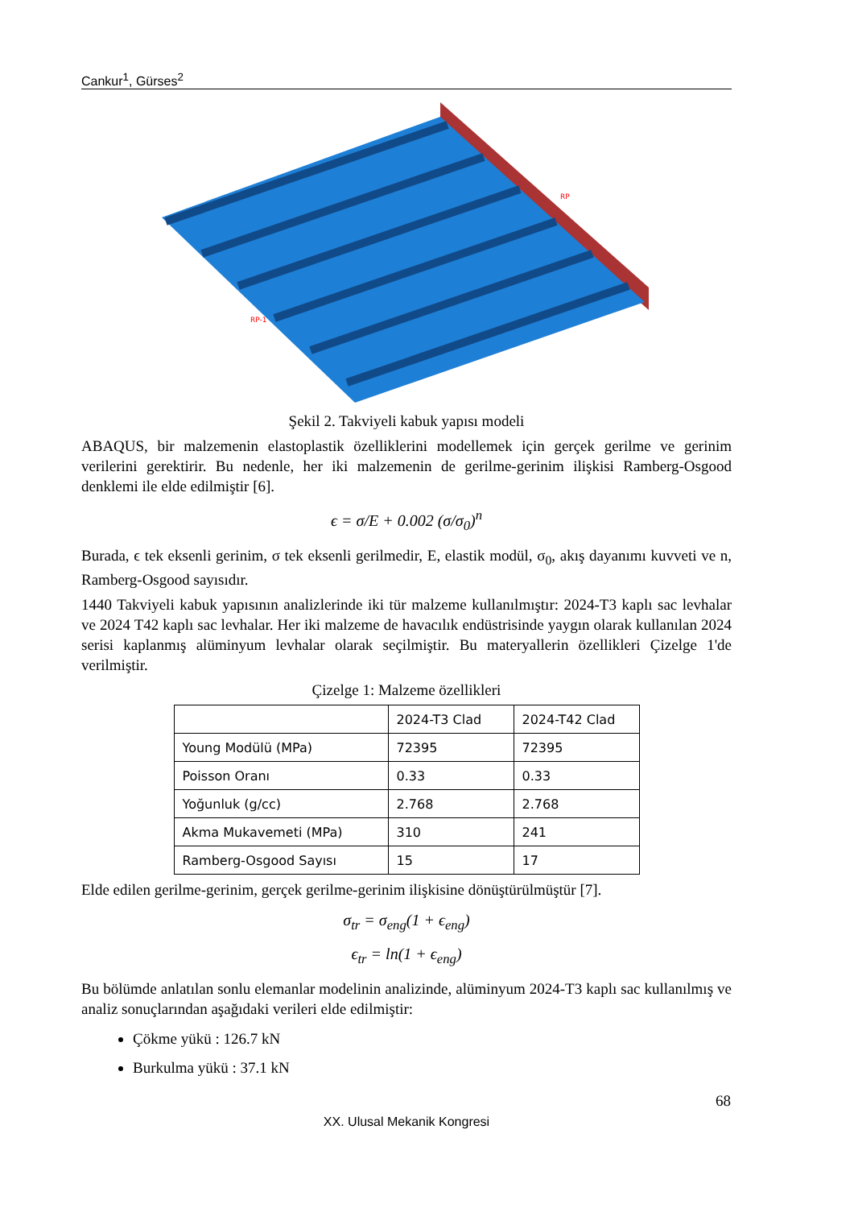Cankur<sup>1</sup>, Gürses<sup>2</sup>
RP
RP-1
Şekil 2. Takviyeli kabuk yapısı modeli
ABAQUS, bir malzemenin elastoplastik özelliklerini modellemek için gerçek gerilme ve gerinim verilerini gerektirir. Bu nedenle, her iki malzemenin de gerilme-gerinim ilişkisi Ramberg-Osgood denklemi ile elde edilmiştir [6].
ϵ = σ/E + 0.002 (σ/σ<sub>0</sub>)<sup>n</sup>
Burada, ϵ tek eksenli gerinim, σ tek eksenli gerilmedir, E, elastik modül, σ<sub>0</sub>, akış dayanımı kuvveti ve n, Ramberg-Osgood sayısıdır.
1440 Takviyeli kabuk yapısının analizlerinde iki tür malzeme kullanılmıştır: 2024-T3 kaplı sac levhalar ve 2024 T42 kaplı sac levhalar. Her iki malzeme de havacılık endüstrisinde yaygın olarak kullanılan 2024 serisi kaplanmış alüminyum levhalar olarak seçilmiştir. Bu materyallerin özellikleri Çizelge 1'de verilmiştir.
Çizelge 1: Malzeme özellikleri
| | 2024-T3 Clad | 2024-T42 Clad |
| Young Modülü (MPa) | 72395 | 72395 |
| Poisson Oranı | 0.33 | 0.33 |
| Yoğunluk (g/cc) | 2.768 | 2.768 |
| Akma Mukavemeti (MPa) | 310 | 241 |
| Ramberg-Osgood Sayısı | 15 | 17 |
Elde edilen gerilme-gerinim, gerçek gerilme-gerinim ilişkisine dönüştürülmüştür [7].
σ<sub>tr</sub> = σ<sub>eng</sub>(1 + ϵ<sub>eng</sub>)
ϵ<sub>tr</sub> = ln(1 + ϵ<sub>eng</sub>)
Bu bölümde anlatılan sonlu elemanlar modelinin analizinde, alüminyum 2024-T3 kaplı sac kullanılmış ve analiz sonuçlarından aşağıdaki verileri elde edilmiştir:
Çökme yükü : 126.7 kN
Burkulma yükü : 37.1 kN
68
XX. Ulusal Mekanik Kongresi